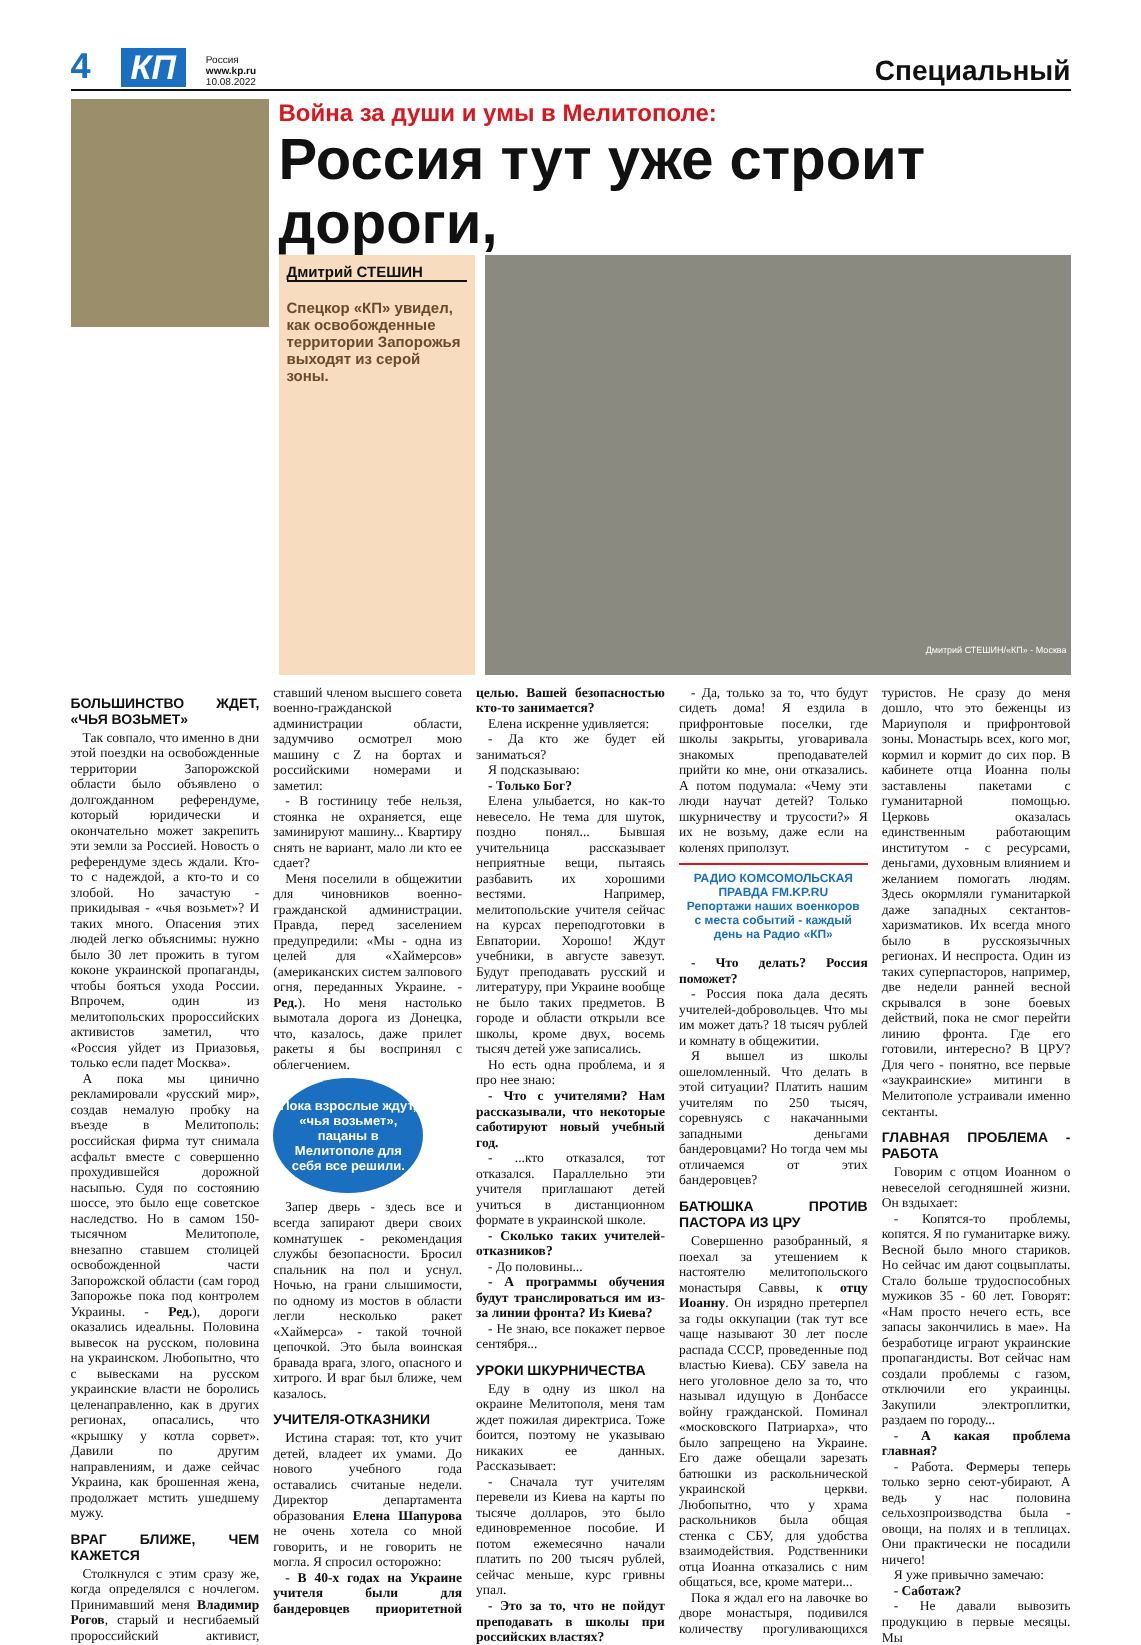4 КП Россия
www.kp.ru
10.08.2022 Специальный
Война за души и умы в Мелитополе:
Россия тут уже строит дороги,
Дмитрий СТЕШИН
Спецкор «КП» увидел, как освобожденные территории Запорожья выходят из серой зоны.
Дмитрий СТЕШИН/«КП» - Москва
БОЛЬШИНСТВО ЖДЕТ, «ЧЬЯ ВОЗЬМЕТ»
Так совпало, что именно в дни этой поездки на освобожденные территории Запорожской области было объявлено о долгожданном референдуме, который юридически и окончательно может закрепить эти земли за Россией. Новость о референдуме здесь ждали. Кто-то с надеждой, а кто-то и со злобой. Но зачастую - прикидывая - «чья возьмет»? И таких много. Опасения этих людей легко объяснимы: нужно было 30 лет прожить в тугом коконе украинской пропаганды, чтобы бояться ухода России. Впрочем, один из мелитопольских пророссийских активистов заметил, что «Россия уйдет из Приазовья, только если падет Москва».
А пока мы цинично рекламировали «русский мир», создав немалую пробку на въезде в Мелитополь: российская фирма тут снимала асфальт вместе с совершенно прохудившейся дорожной насыпью. Судя по состоянию шоссе, это было еще советское наследство. Но в самом 150-тысячном Мелитополе, внезапно ставшем столицей освобожденной части Запорожской области (сам город Запорожье пока под контролем Украины. - Ред.), дороги оказались идеальны. Половина вывесок на русском, половина на украинском. Любопытно, что с вывесками на русском украинские власти не боролись целенаправленно, как в других регионах, опасались, что «крышку у котла сорвет». Давили по другим направлениям, и даже сейчас Украина, как брошенная жена, продолжает мстить ушедшему мужу.
ВРАГ БЛИЖЕ, ЧЕМ КАЖЕТСЯ
Столкнулся с этим сразу же, когда определялся с ночлегом. Принимавший меня Владимир Рогов, старый и несгибаемый пророссийский активист, ставший членом высшего совета военно-гражданской администрации области, задумчиво осмотрел мою машину с Z на бортах и российскими номерами и заметил:
- В гостиницу тебе нельзя, стоянка не охраняется, еще заминируют машину... Квартиру снять не вариант, мало ли кто ее сдает?
Меня поселили в общежитии для чиновников военно-гражданской администрации. Правда, перед заселением предупредили: «Мы - одна из целей для «Хаймерсов» (американских систем залпового огня, переданных Украине. - Ред.). Но меня настолько вымотала дорога из Донецка, что, казалось, даже прилет ракеты я бы воспринял с облегчением.
Пока взрослые ждут, «чья возьмет», пацаны в Мелитополе для себя все решили.
Запер дверь - здесь все и всегда запирают двери своих комнатушек - рекомендация службы безопасности. Бросил спальник на пол и уснул. Ночью, на грани слышимости, по одному из мостов в области легли несколько ракет «Хаймерса» - такой точной цепочкой. Это была воинская бравада врага, злого, опасного и хитрого. И враг был ближе, чем казалось.
УЧИТЕЛЯ-ОТКАЗНИКИ
Истина старая: тот, кто учит детей, владеет их умами. До нового учебного года оставались считаные недели. Директор департамента образования Елена Шапурова не очень хотела со мной говорить, и не говорить не могла. Я спросил осторожно:
- В 40-х годах на Украине учителя были для бандеровцев приоритетной целью. Вашей безопасностью кто-то занимается?
Елена искренне удивляется:
- Да кто же будет ей заниматься?
Я подсказываю:
- Только Бог?
Елена улыбается, но как-то невесело. Не тема для шуток, поздно понял... Бывшая учительница рассказывает неприятные вещи, пытаясь разбавить их хорошими вестями. Например, мелитопольские учителя сейчас на курсах переподготовки в Евпатории. Хорошо! Ждут учебники, в августе завезут. Будут преподавать русский и литературу, при Украине вообще не было таких предметов. В городе и области открыли все школы, кроме двух, восемь тысяч детей уже записались.
Но есть одна проблема, и я про нее знаю:
- Что с учителями? Нам рассказывали, что некоторые саботируют новый учебный год.
- ...кто отказался, тот отказался. Параллельно эти учителя приглашают детей учиться в дистанционном формате в украинской школе.
- Сколько таких учителей-отказников?
- До половины...
- А программы обучения будут транслироваться им из-за линии фронта? Из Киева?
- Не знаю, все покажет первое сентября...
УРОКИ ШКУРНИЧЕСТВА
Еду в одну из школ на окраине Мелитополя, меня там ждет пожилая директриса. Тоже боится, поэтому не указываю никаких ее данных. Рассказывает:
- Сначала тут учителям перевели из Киева на карты по тысяче долларов, это было единовременное пособие. И потом ежемесячно начали платить по 200 тысяч рублей, сейчас меньше, курс гривны упал.
- Это за то, что не пойдут преподавать в школы при российских властях?
- Да, только за то, что будут сидеть дома! Я ездила в прифронтовые поселки, где школы закрыты, уговаривала знакомых преподавателей прийти ко мне, они отказались. А потом подумала: «Чему эти люди научат детей? Только шкурничеству и трусости?» Я их не возьму, даже если на коленях приползут.
РАДИО КОМСОМОЛЬСКАЯ ПРАВДА FM.KP.RU
Репортажи наших военкоров с места событий - каждый день на Радио «КП»
- Что делать? Россия поможет?
- Россия пока дала десять учителей-добровольцев. Что мы им может дать? 18 тысяч рублей и комнату в общежитии.
Я вышел из школы ошеломленный. Что делать в этой ситуации? Платить нашим учителям по 250 тысяч, соревнуясь с накачанными западными деньгами бандеровцами? Но тогда чем мы отличаемся от этих бандеровцев?
БАТЮШКА ПРОТИВ ПАСТОРА ИЗ ЦРУ
Совершенно разобранный, я поехал за утешением к настоятелю мелитопольского монастыря Саввы, к отцу Иоанну. Он изрядно претерпел за годы оккупации (так тут все чаще называют 30 лет после распада СССР, проведенные под властью Киева). СБУ завела на него уголовное дело за то, что называл идущую в Донбассе войну гражданской. Поминал «московского Патриарха», что было запрещено на Украине. Его даже обещали зарезать батюшки из раскольнической украинской церкви. Любопытно, что у храма раскольников была общая стенка с СБУ, для удобства взаимодействия. Родственники отца Иоанна отказались с ним общаться, все, кроме матери...
Пока я ждал его на лавочке во дворе монастыря, подивился количеству прогуливающихся туристов. Не сразу до меня дошло, что это беженцы из Мариуполя и прифронтовой зоны. Монастырь всех, кого мог, кормил и кормит до сих пор. В кабинете отца Иоанна полы заставлены пакетами с гуманитарной помощью. Церковь оказалась единственным работающим институтом - с ресурсами, деньгами, духовным влиянием и желанием помогать людям. Здесь окормляли гуманитаркой даже западных сектантов-харизматиков. Их всегда много было в русскоязычных регионах. И неспроста. Один из таких суперпасторов, например, две недели ранней весной скрывался в зоне боевых действий, пока не смог перейти линию фронта. Где его готовили, интересно? В ЦРУ? Для чего - понятно, все первые «заукраинские» митинги в Мелитополе устраивали именно сектанты.
ГЛАВНАЯ ПРОБЛЕМА - РАБОТА
Говорим с отцом Иоанном о невеселой сегодняшней жизни. Он вздыхает:
- Копятся-то проблемы, копятся. Я по гуманитарке вижу. Весной было много стариков. Но сейчас им дают соцвыплаты. Стало больше трудоспособных мужиков 35 - 60 лет. Говорят: «Нам просто нечего есть, все запасы закончились в мае». На безработице играют украинские пропагандисты. Вот сейчас нам создали проблемы с газом, отключили его украинцы. Закупили электроплитки, раздаем по городу...
- А какая проблема главная?
- Работа. Фермеры теперь только зерно сеют-убирают. А ведь у нас половина сельхозпроизводства была - овощи, на полях и в теплицах. Они практически не посадили ничего!
Я уже привычно замечаю:
- Саботаж?
- Не давали вывозить продукцию в первые месяцы. Мы